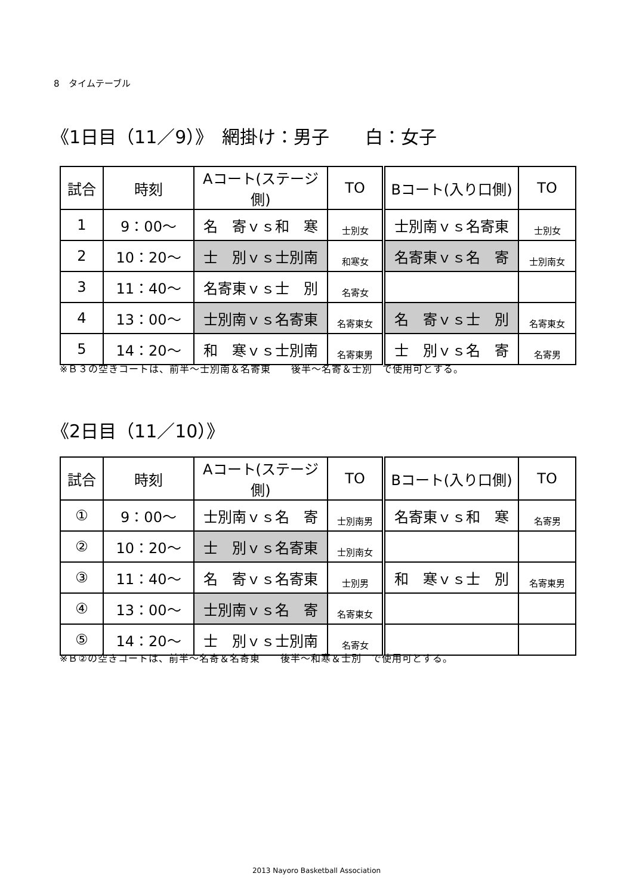8　タイムテーブル
《1日目（11／9）》　網掛け：男子　　白：女子
| 試合 | 時刻 | Aコート(ステージ側) | TO | Bコート(入り口側) | TO |
| --- | --- | --- | --- | --- | --- |
| 1 | 9：00～ | 名 寄ｖｓ和 寒 | 士別女 | 士別南ｖｓ名寄東 | 士別女 |
| 2 | 10：20～ | 士 別ｖｓ士別南 | 和寒女 | 名寄東ｖｓ名 寄 | 士別南女 |
| 3 | 11：40～ | 名寄東ｖｓ士 別 | 名寄女 | | |
| 4 | 13：00～ | 士別南ｖｓ名寄東 | 名寄東女 | 名 寄ｖｓ士 別 | 名寄東女 |
| 5 | 14：20～ | 和 寒ｖｓ士別南 | 名寄東男 | 士 別ｖｓ名 寄 | 名寄男 |
※Ｂ３の空きコートは、前半～士別南＆名寄東　　後半～名寄＆士別　で使用可とする。
《2日目（11／10）》
| 試合 | 時刻 | Aコート(ステージ側) | TO | Bコート(入り口側) | TO |
| --- | --- | --- | --- | --- | --- |
| ① | 9：00～ | 士別南ｖｓ名 寄 | 士別南男 | 名寄東ｖｓ和 寒 | 名寄男 |
| ② | 10：20～ | 士 別ｖｓ名寄東 | 士別南女 | | |
| ③ | 11：40～ | 名 寄ｖｓ名寄東 | 士別男 | 和 寒ｖｓ士 別 | 名寄東男 |
| ④ | 13：00～ | 士別南ｖｓ名 寄 | 名寄東女 | | |
| ⑤ | 14：20～ | 士 別ｖｓ士別南 | 名寄女 | | |
※Ｂ②の空きコートは、前半～名寄＆名寄東　　後半～和寒＆士別　で使用可とする。
2013 Nayoro Basketball Association